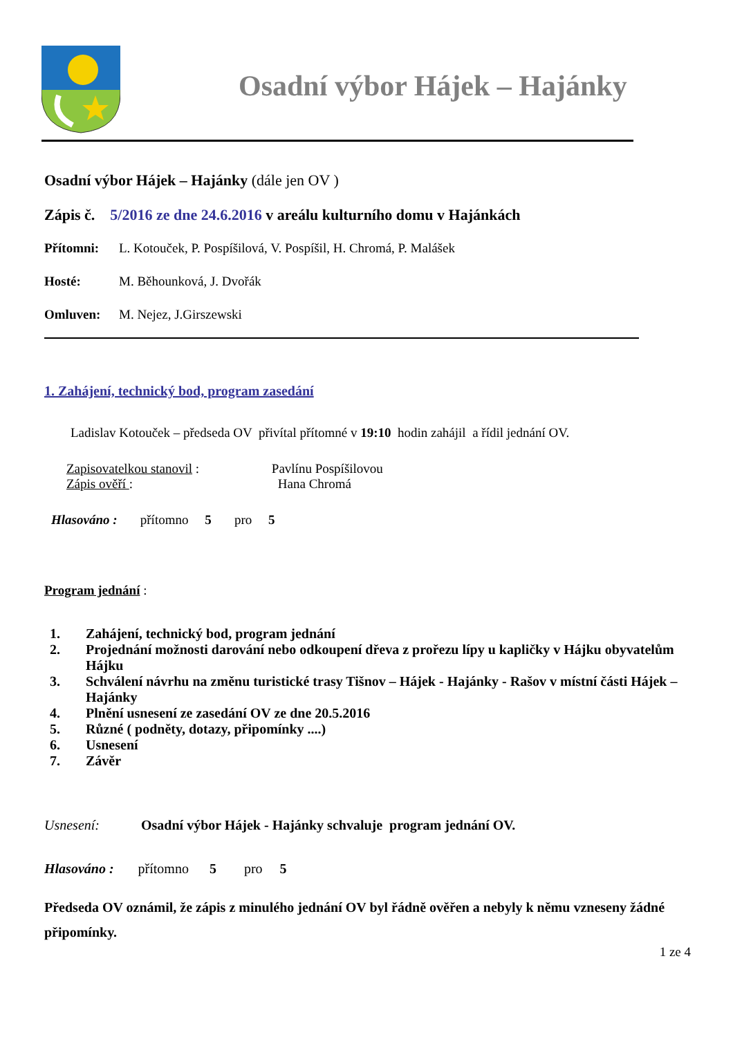Osadní výbor Hájek – Hajánky
Osadní výbor Hájek – Hajánky (dále jen OV )
Zápis č. 5/2016 ze dne 24.6.2016 v areálu kulturního domu v Hajánkách
Přítomni: L. Kotouček, P. Pospíšilová, V. Pospíšil, H. Chromá, P. Malášek
Hosté: M. Běhounková, J. Dvořák
Omluven: M. Nejez, J.Girszewski
1. Zahájení, technický bod, program zasedání
Ladislav Kotouček – předseda OV přivítal přítomné v 19:10 hodin zahájil a řídil jednání OV.
Zapisovatelkou stanovil : Pavlínu Pospíšilovou
Zápis ověří : Hana Chromá
Hlasováno : přítomno 5 pro 5
Program jednání :
1. Zahájení, technický bod, program jednání
2. Projednání možnosti darování nebo odkoupení dřeva z prořezu lípy u kapličky v Hájku obyvatelům Hájku
3. Schválení návrhu na změnu turistické trasy Tišnov – Hájek - Hajánky - Rašov v místní části Hájek – Hajánky
4. Plnění usnesení ze zasedání OV ze dne 20.5.2016
5. Různé ( podněty, dotazy, připomínky ....)
6. Usnesení
7. Závěr
Usnesení: Osadní výbor Hájek - Hajánky schvaluje program jednání OV.
Hlasováno : přítomno 5 pro 5
Předseda OV oznámil, že zápis z minulého jednání OV byl řádně ověřen a nebyly k němu vzneseny žádné připomínky.
1 ze 4